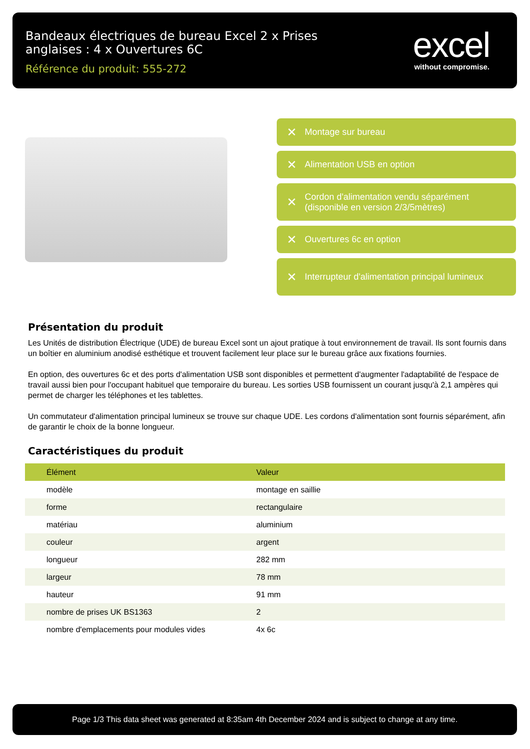Bandeaux électriques de bureau Excel 2 x Prises anglaises : 4 x Ouvertures 6C
Référence du produit: 555-272
excel
without compromise.
✕ Montage sur bureau
✕ Alimentation USB en option
✕ Cordon d'alimentation vendu séparément (disponible en version 2/3/5mètres)
✕ Ouvertures 6c en option
✕ Interrupteur d'alimentation principal lumineux
Présentation du produit
Les Unités de distribution Électrique (UDE) de bureau Excel sont un ajout pratique à tout environnement de travail. Ils sont fournis dans un boîtier en aluminium anodisé esthétique et trouvent facilement leur place sur le bureau grâce aux fixations fournies.
En option, des ouvertures 6c et des ports d'alimentation USB sont disponibles et permettent d'augmenter l'adaptabilité de l'espace de travail aussi bien pour l'occupant habituel que temporaire du bureau. Les sorties USB fournissent un courant jusqu'à 2,1 ampères qui permet de charger les téléphones et les tablettes.
Un commutateur d'alimentation principal lumineux se trouve sur chaque UDE. Les cordons d'alimentation sont fournis séparément, afin de garantir le choix de la bonne longueur.
Caractéristiques du produit
| Élément | Valeur |
| --- | --- |
| modèle | montage en saillie |
| forme | rectangulaire |
| matériau | aluminium |
| couleur | argent |
| longueur | 282 mm |
| largeur | 78 mm |
| hauteur | 91 mm |
| nombre de prises UK BS1363 | 2 |
| nombre d'emplacements pour modules vides | 4x 6c |
Page 1/3 This data sheet was generated at 8:35am 4th December 2024 and is subject to change at any time.